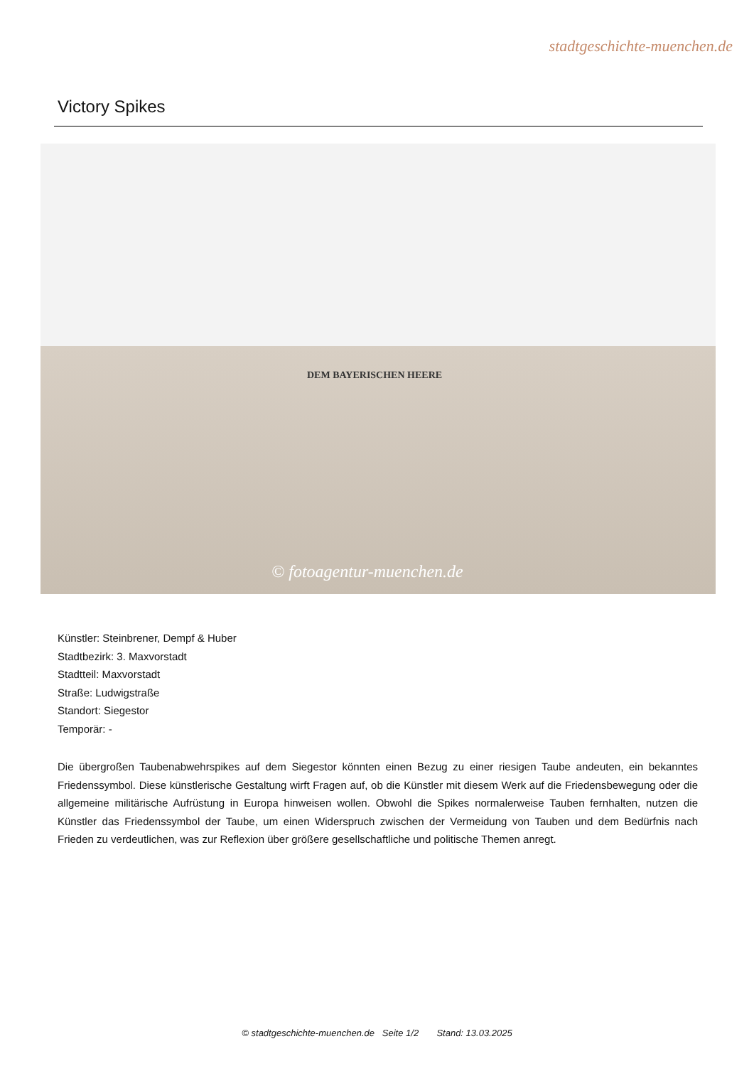stadtgeschichte-muenchen.de
Victory Spikes
DEM BAYERISCHEN HEERE
© fotoagentur-muenchen.de
Künstler: Steinbrener, Dempf & Huber
Stadtbezirk: 3. Maxvorstadt
Stadtteil: Maxvorstadt
Straße: Ludwigstraße
Standort: Siegestor
Temporär: -
Die übergroßen Taubenabwehrspikes auf dem Siegestor könnten einen Bezug zu einer riesigen Taube andeuten, ein bekanntes Friedenssymbol. Diese künstlerische Gestaltung wirft Fragen auf, ob die Künstler mit diesem Werk auf die Friedensbewegung oder die allgemeine militärische Aufrüstung in Europa hinweisen wollen. Obwohl die Spikes normalerweise Tauben fernhalten, nutzen die Künstler das Friedenssymbol der Taube, um einen Widerspruch zwischen der Vermeidung von Tauben und dem Bedürfnis nach Frieden zu verdeutlichen, was zur Reflexion über größere gesellschaftliche und politische Themen anregt.
© stadtgeschichte-muenchen.de Seite 1/2 Stand: 13.03.2025